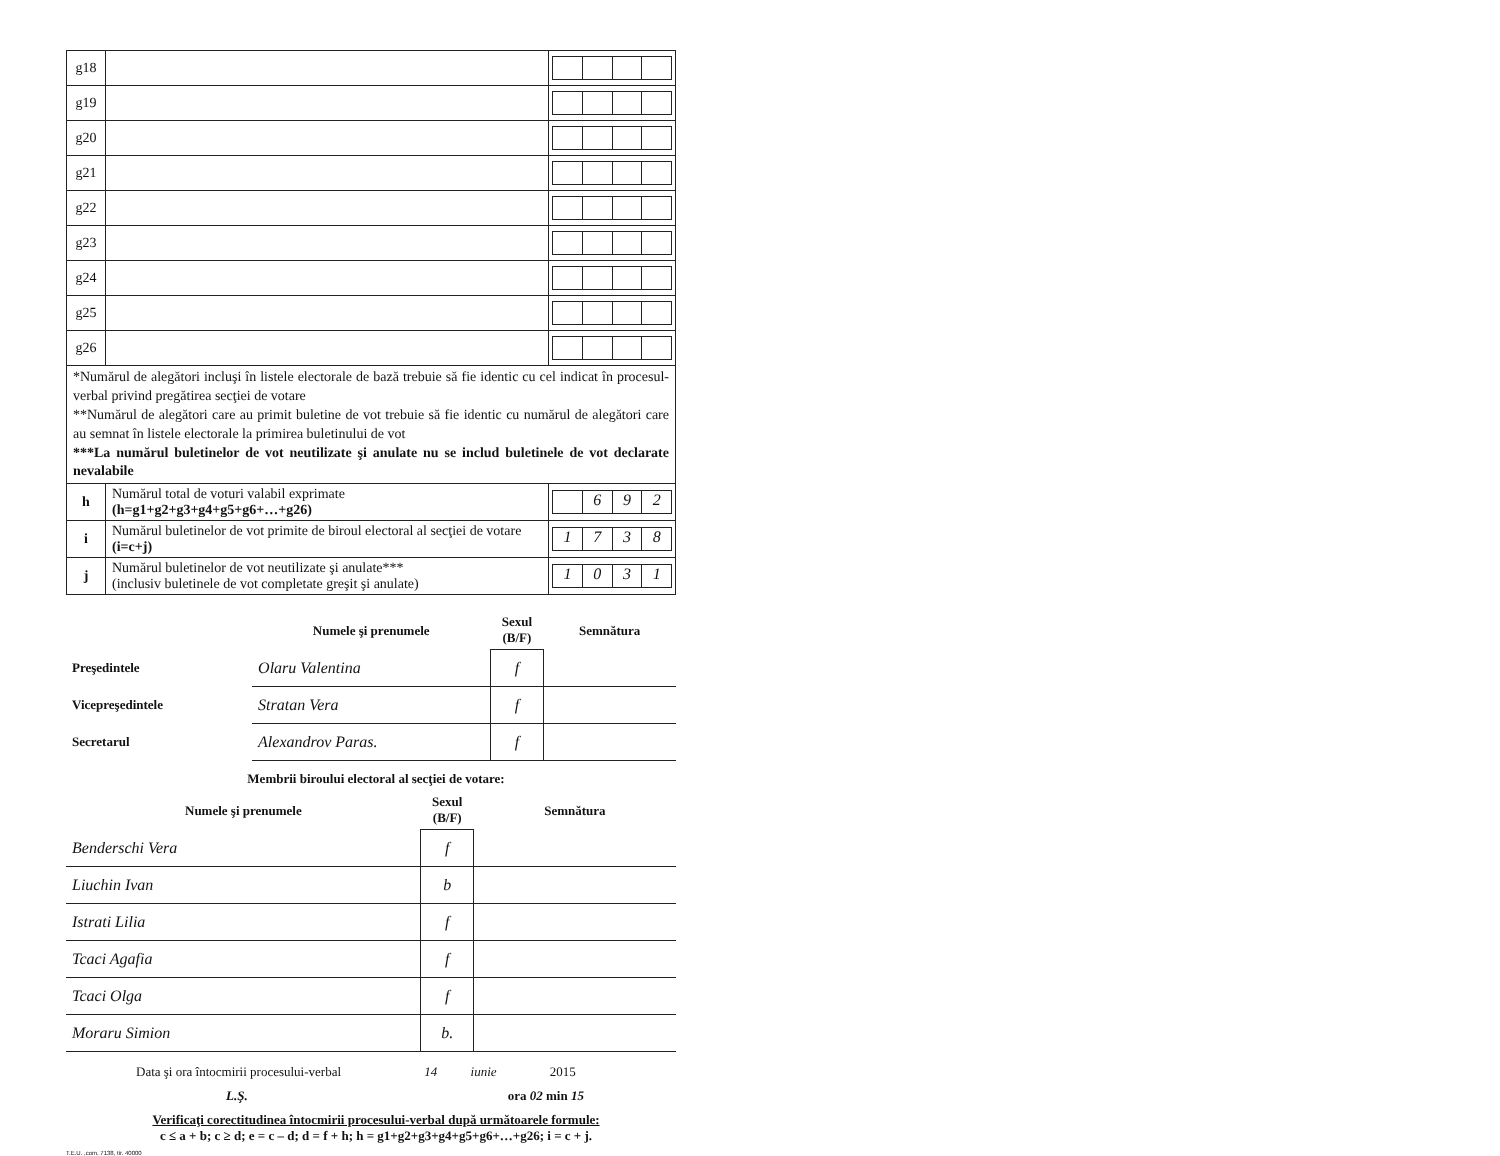| g18 | | |
| g19 | | |
| g20 | | |
| g21 | | |
| g22 | | |
| g23 | | |
| g24 | | |
| g25 | | |
| g26 | | |
| *Numărul de alegători incluşi în listele electorale de bază trebuie să fie identic cu cel indicat în procesul-verbal privind pregătirea secţiei de votare **Numărul de alegători care au primit buletine de vot trebuie să fie identic cu numărul de alegători care au semnat în listele electorale la primirea buletinului de vot ***La numărul buletinelor de vot neutilizate şi anulate nu se includ buletinele de vot declarate nevalabile | | |
| h | Numărul total de voturi valabil exprimate (h=g1+g2+g3+g4+g5+g6+…+g26) | 6 9 2 |
| i | Numărul buletinelor de vot primite de biroul electoral al secţiei de votare (i=c+j) | 1 7 3 8 |
| j | Numărul buletinelor de vot neutilizate şi anulate*** (inclusiv buletinele de vot completate greşit şi anulate) | 1 0 3 1 |
| | Numele şi prenumele | Sexul (B/F) | Semnătura |
| Preşedintele | Olaru Valentina | f | |
| Vicepreşedintele | Stratan Vera | f | |
| Secretarul | Alexandrov Paras. | f | |
Membrii biroului electoral al secţiei de votare:
| Numele şi prenumele | Sexul (B/F) | Semnătura |
| Benderschi Vera | f | |
| Liuchin Ivan | b | |
| Istrati Lilia | f | |
| Tcaci Agafia | f | |
| Tcaci Olga | f | |
| Moraru Simion | b. | |
Data şi ora întocmirii procesului-verbal 14 iunie 2015
L.Ş. ora 02 min 15
Verificaţi corectitudinea întocmirii procesului-verbal după următoarele formule:
c ≤ a + b; c ≥ d; e = c – d; d = f + h; h = g1+g2+g3+g4+g5+g6+…+g26; i = c + j.
T.E.U. ,com. 7138, tir. 40000